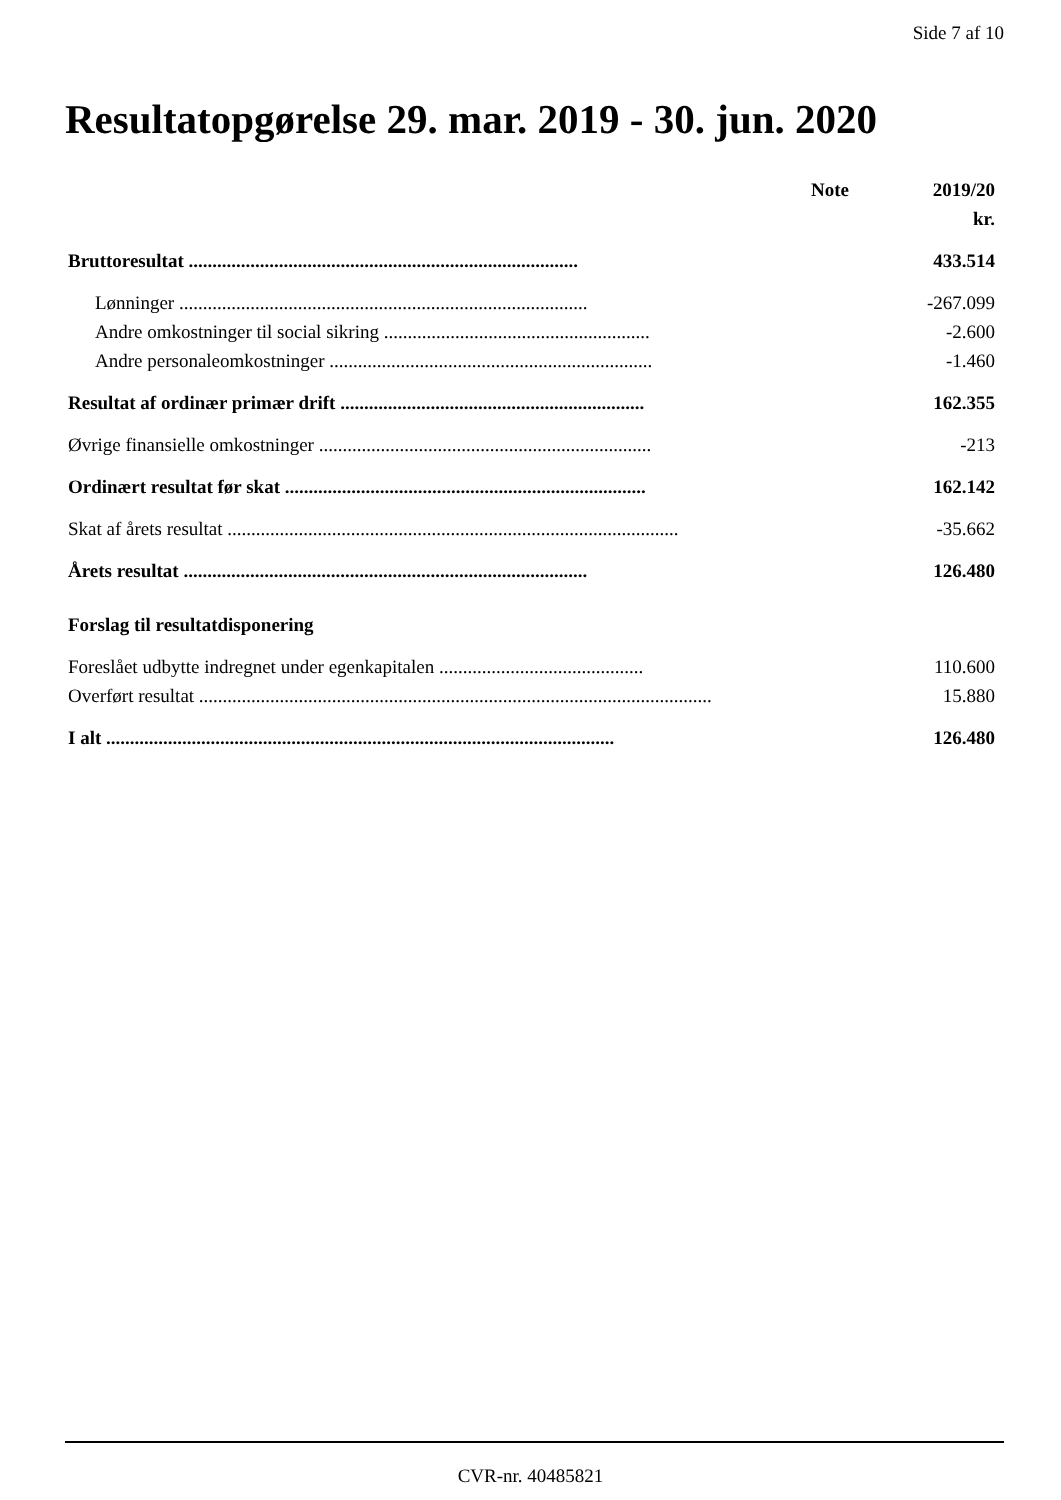Side 7 af 10
Resultatopgørelse 29. mar. 2019 - 30. jun. 2020
| | Note | 2019/20 |
| --- | --- | --- |
| | | kr. |
| Bruttoresultat .................................................................................. | | 433.514 |
| Lønninger ...................................................................................... | | -267.099 |
| Andre omkostninger til social sikring ........................................................ | | -2.600 |
| Andre personaleomkostninger .................................................................... | | -1.460 |
| Resultat af ordinær primær drift ................................................................ | | 162.355 |
| Øvrige finansielle omkostninger ...................................................................... | | -213 |
| Ordinært resultat før skat ............................................................................ | | 162.142 |
| Skat af årets resultat ............................................................................................... | | -35.662 |
| Årets resultat ..................................................................................... | | 126.480 |
| Forslag til resultatdisponering | | |
| Foreslået udbytte indregnet under egenkapitalen ........................................... | | 110.600 |
| Overført resultat ............................................................................................................ | | 15.880 |
| I alt ........................................................................................................... | | 126.480 |
CVR-nr. 40485821